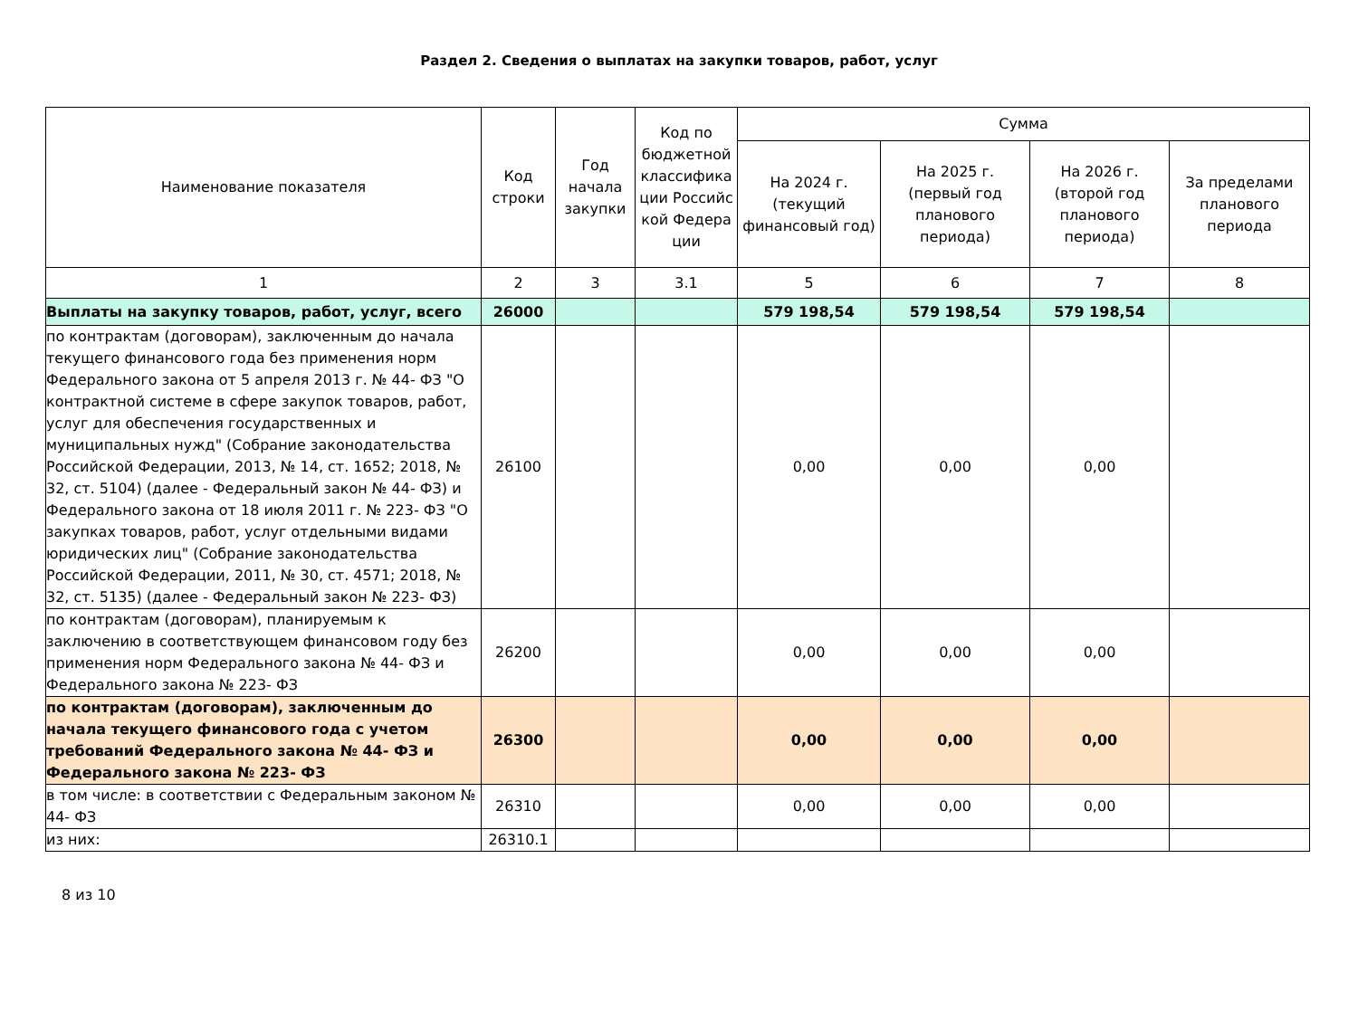Раздел 2. Сведения о выплатах на закупки товаров, работ, услуг
| Наименование показателя | Код строки | Год начала закупки | Код по бюджетной классифика ции Российс кой Федера ции | Сумма | | | |
| --- | --- | --- | --- | --- | --- | --- | --- |
| | | | | На 2024 г. (текущий финансовый год) | На 2025 г. (первый год планового периода) | На 2026 г. (второй год планового периода) | За пределами планового периода |
| 1 | 2 | 3 | 3.1 | 5 | 6 | 7 | 8 |
| Выплаты на закупку товаров, работ, услуг, всего | 26000 | | | 579 198,54 | 579 198,54 | 579 198,54 | |
| по контрактам (договорам), заключенным до начала текущего финансового года без применения норм Федерального закона от 5 апреля 2013 г. № 44- ФЗ "О контрактной системе в сфере закупок товаров, работ, услуг для обеспечения государственных и муниципальных нужд" (Собрание законодательства Российской Федерации, 2013, № 14, ст. 1652; 2018, № 32, ст. 5104) (далее - Федеральный закон № 44- ФЗ) и Федерального закона от 18 июля 2011 г. № 223- ФЗ "О закупках товаров, работ, услуг отдельными видами юридических лиц" (Собрание законодательства Российской Федерации, 2011, № 30, ст. 4571; 2018, № 32, ст. 5135) (далее - Федеральный закон № 223- ФЗ) | 26100 | | | 0,00 | 0,00 | 0,00 | |
| по контрактам (договорам), планируемым к заключению в соответствующем финансовом году без применения норм Федерального закона № 44- ФЗ и Федерального закона № 223- ФЗ | 26200 | | | 0,00 | 0,00 | 0,00 | |
| по контрактам (договорам), заключенным до начала текущего финансового года с учетом требований Федерального закона № 44- ФЗ и Федерального закона № 223- ФЗ | 26300 | | | 0,00 | 0,00 | 0,00 | |
| в том числе: в соответствии с Федеральным законом № 44- ФЗ | 26310 | | | 0,00 | 0,00 | 0,00 | |
| из них: | 26310.1 | | | | | | |
8 из 10